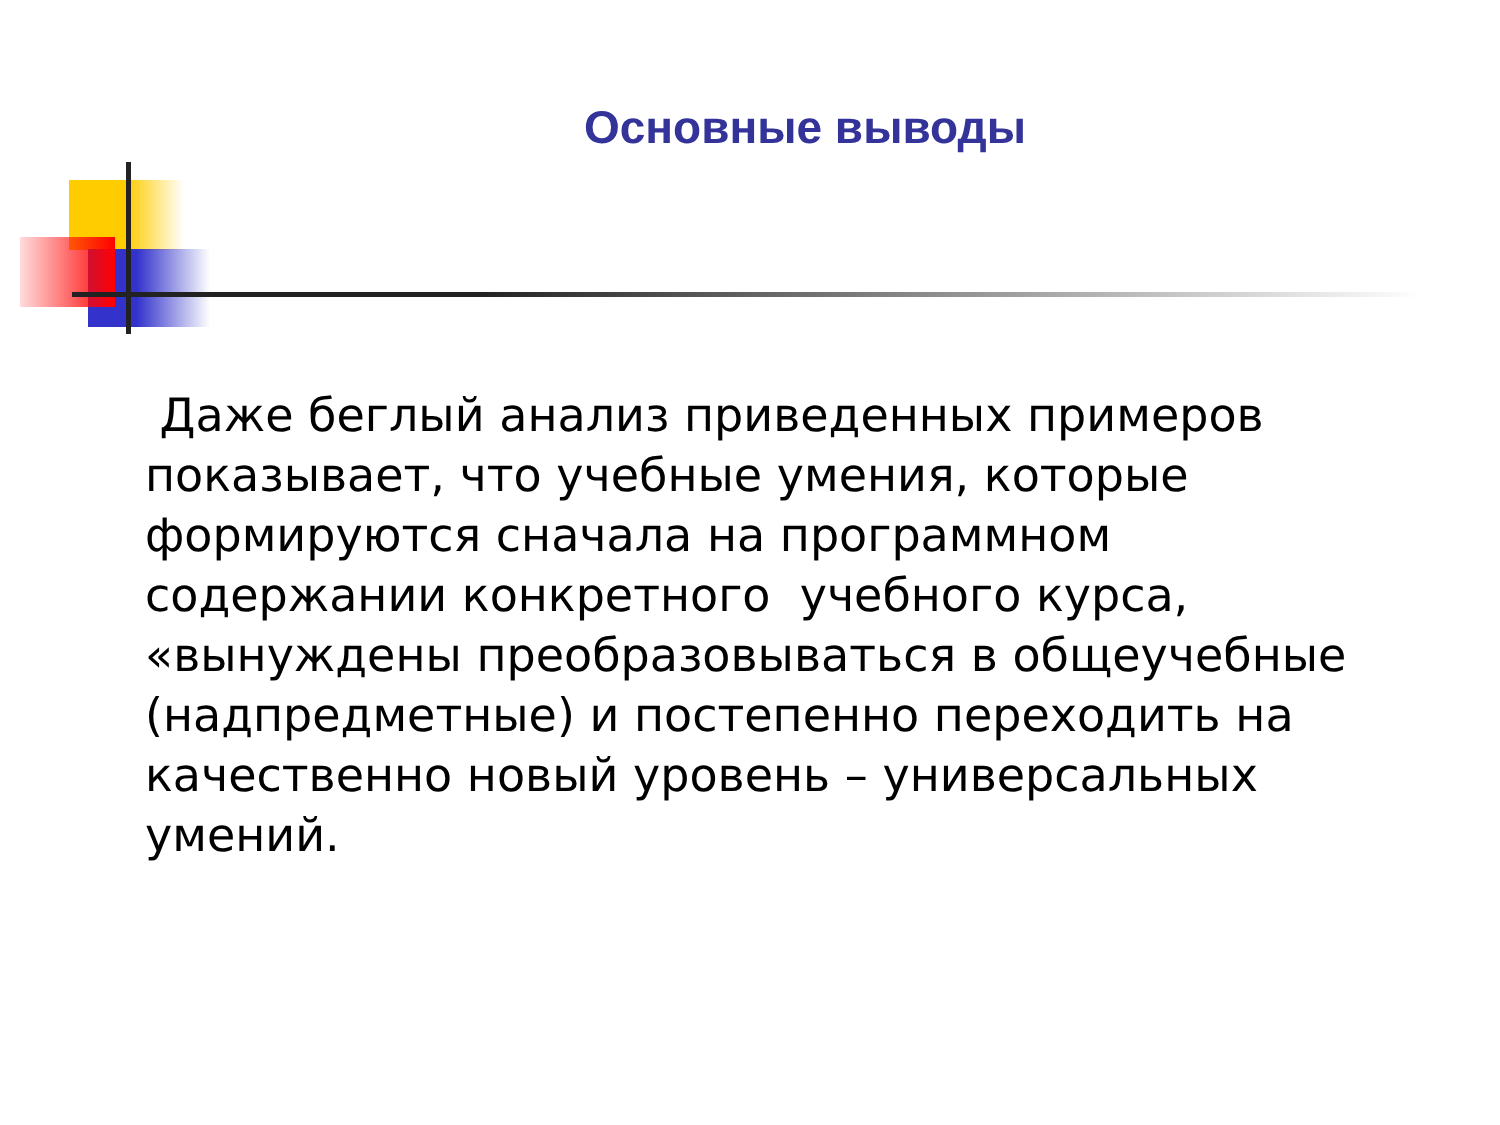Основные выводы
Даже беглый анализ приведенных примеров показывает, что учебные умения, которые формируются сначала на программном содержании конкретного учебного курса, «вынуждены преобразовываться в общеучебные (надпредметные) и постепенно переходить на качественно новый уровень – универсальных умений.